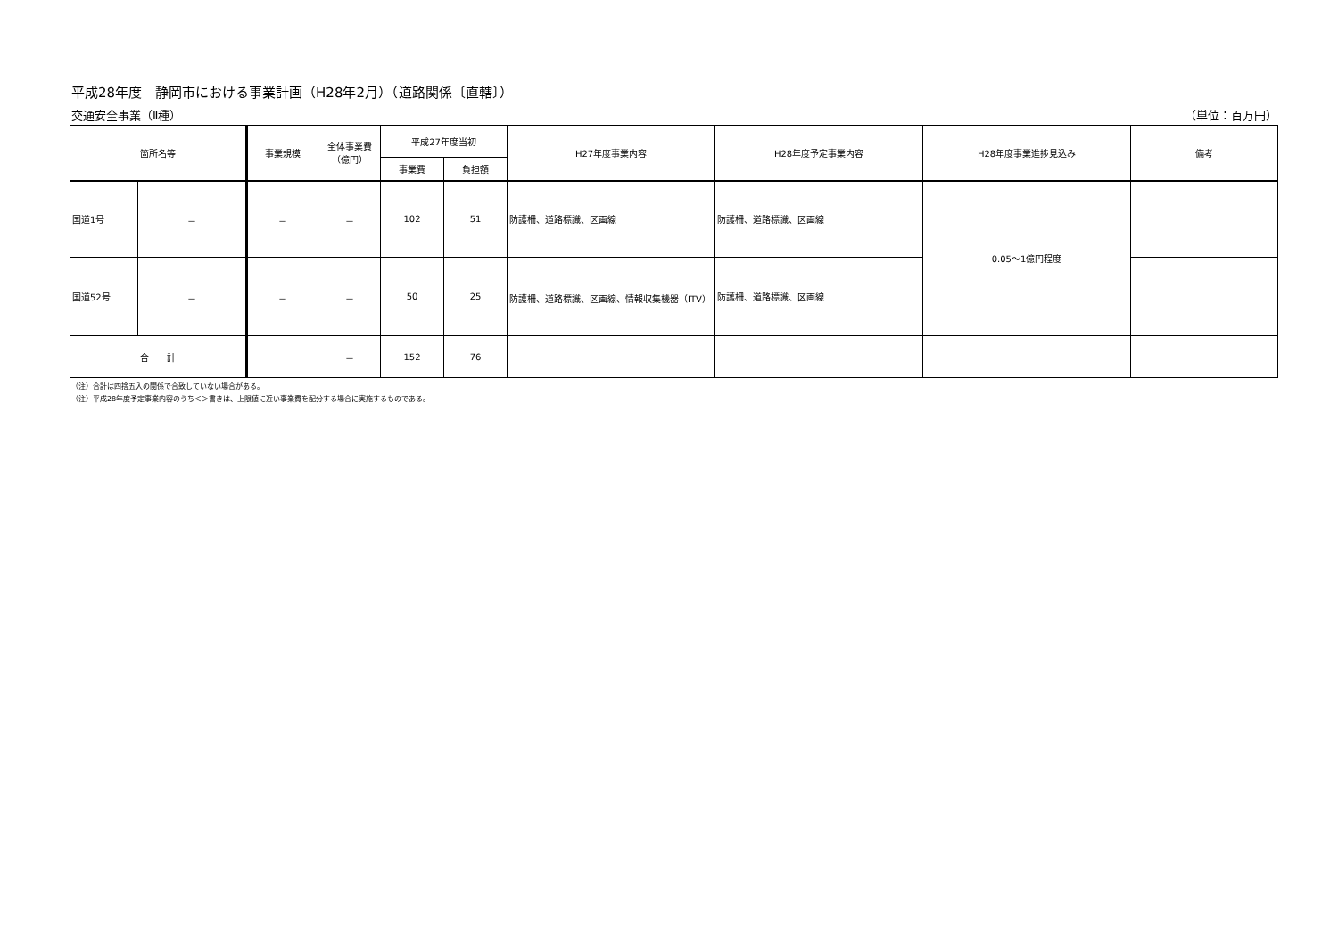平成28年度　静岡市における事業計画（H28年2月）（道路関係〔直轄〕）
交通安全事業（Ⅱ種） （単位：百万円）
| 箇所名等 | | 事業規模 | 全体事業費 （億円） | 平成27年度当初 | | H27年度事業内容 | H28年度予定事業内容 | H28年度事業進捗見込み | 備考 |
| --- | --- | --- | --- | --- | --- | --- | --- | --- | --- |
| | | | | 事業費 | 負担額 | | | | |
| 国道1号 | － | － | － | 102 | 51 | 防護柵、道路標識、区画線 | 防護柵、道路標識、区画線 | 0.05～1億円程度 | |
| 国道52号 | － | － | － | 50 | 25 | 防護柵、道路標識、区画線、情報収集機器（ITV） | 防護柵、道路標識、区画線 | | |
| 合 計 | | | － | 152 | 76 | | | | |
（注）合計は四捨五入の関係で合致していない場合がある。
（注）平成28年度予定事業内容のうち＜＞書きは、上限値に近い事業費を配分する場合に実施するものである。